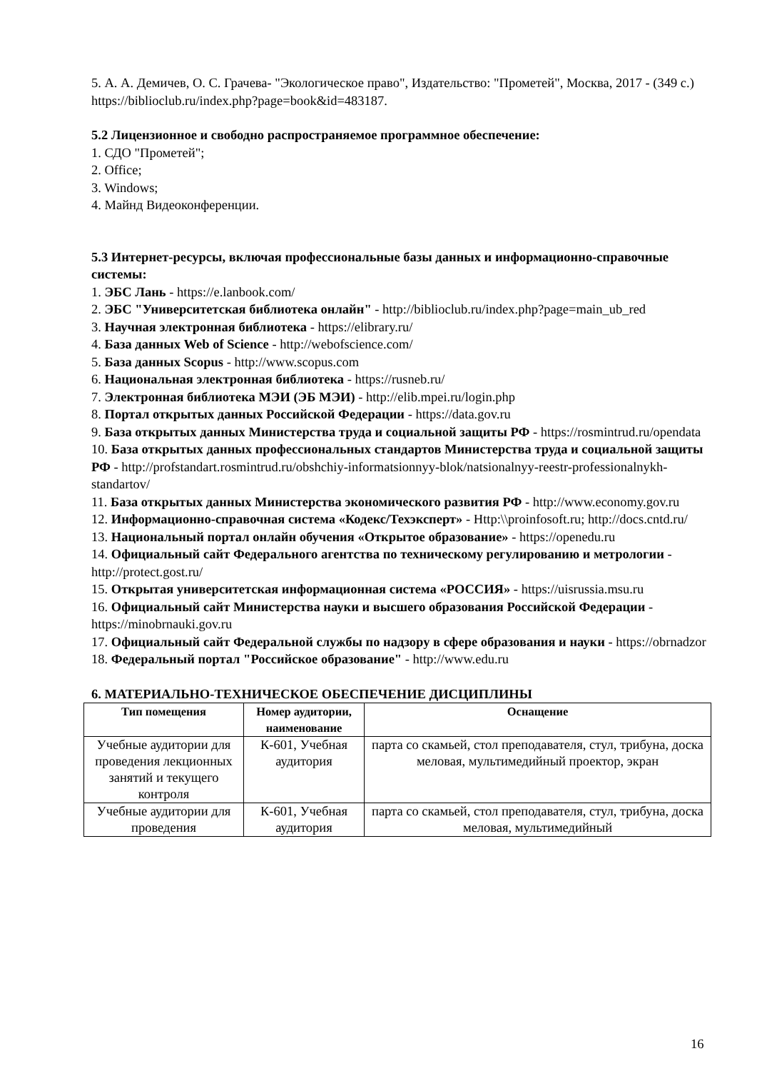5. А. А. Демичев, О. С. Грачева- "Экологическое право", Издательство: "Прометей", Москва, 2017 - (349 с.)
https://biblioclub.ru/index.php?page=book&id=483187.
5.2 Лицензионное и свободно распространяемое программное обеспечение:
1. СДО "Прометей";
2. Office;
3. Windows;
4. Майнд Видеоконференции.
5.3 Интернет-ресурсы, включая профессиональные базы данных и информационно-справочные системы:
1. ЭБС Лань - https://e.lanbook.com/
2. ЭБС "Университетская библиотека онлайн" - http://biblioclub.ru/index.php?page=main_ub_red
3. Научная электронная библиотека - https://elibrary.ru/
4. База данных Web of Science - http://webofscience.com/
5. База данных Scopus - http://www.scopus.com
6. Национальная электронная библиотека - https://rusneb.ru/
7. Электронная библиотека МЭИ (ЭБ МЭИ) - http://elib.mpei.ru/login.php
8. Портал открытых данных Российской Федерации - https://data.gov.ru
9. База открытых данных Министерства труда и социальной защиты РФ - https://rosmintrud.ru/opendata
10. База открытых данных профессиональных стандартов Министерства труда и социальной защиты РФ - http://profstandart.rosmintrud.ru/obshchiy-informatsionnyy-blok/natsionalnyy-reestr-professionalnykh-standartov/
11. База открытых данных Министерства экономического развития РФ - http://www.economy.gov.ru
12. Информационно-справочная система «Кодекс/Техэксперт» - Http:\\proinfosoft.ru; http://docs.cntd.ru/
13. Национальный портал онлайн обучения «Открытое образование» - https://openedu.ru
14. Официальный сайт Федерального агентства по техническому регулированию и метрологии - http://protect.gost.ru/
15. Открытая университетская информационная система «РОССИЯ» - https://uisrussia.msu.ru
16. Официальный сайт Министерства науки и высшего образования Российской Федерации - https://minobrnauki.gov.ru
17. Официальный сайт Федеральной службы по надзору в сфере образования и науки - https://obrnadzor
18. Федеральный портал "Российское образование" - http://www.edu.ru
6. МАТЕРИАЛЬНО-ТЕХНИЧЕСКОЕ ОБЕСПЕЧЕНИЕ ДИСЦИПЛИНЫ
| Тип помещения | Номер аудитории, наименование | Оснащение |
| --- | --- | --- |
| Учебные аудитории для проведения лекционных занятий и текущего контроля | К-601, Учебная аудитория | парта со скамьей, стол преподавателя, стул, трибуна, доска меловая, мультимедийный проектор, экран |
| Учебные аудитории для проведения | К-601, Учебная аудитория | парта со скамьей, стол преподавателя, стул, трибуна, доска меловая, мультимедийный |
16